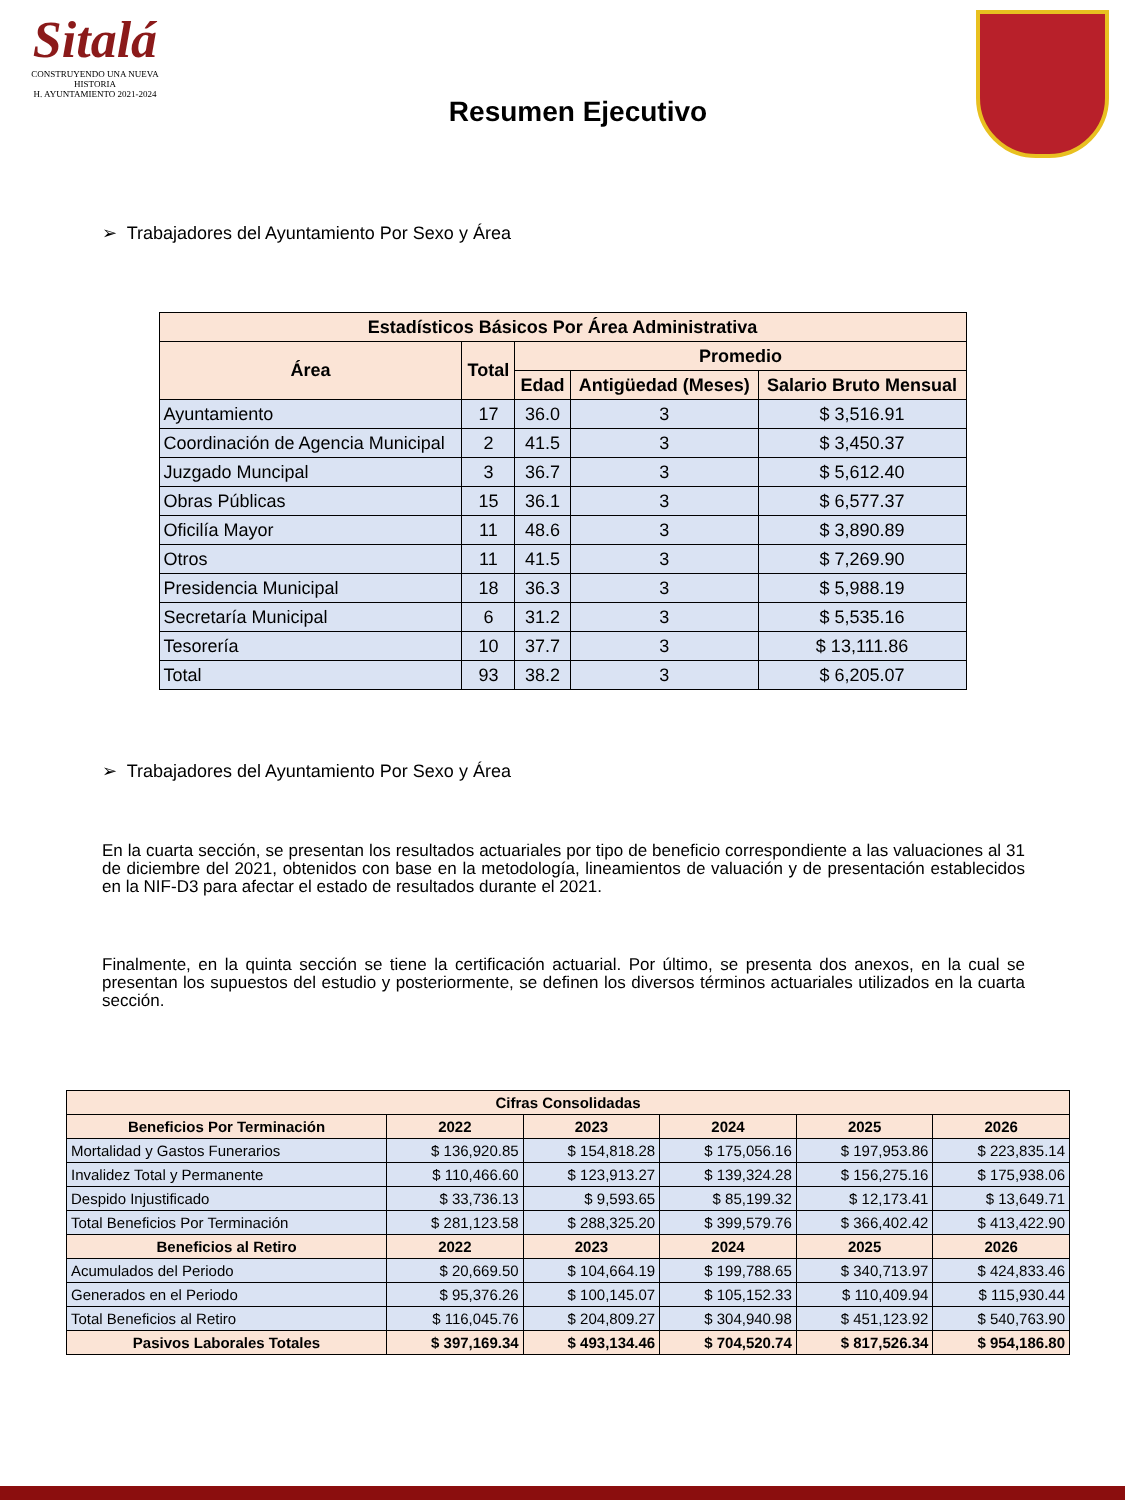Sitalá
CONSTRUYENDO UNA NUEVA HISTORIA
H. AYUNTAMIENTO 2021-2024
Resumen Ejecutivo
➢ Trabajadores del Ayuntamiento Por Sexo y Área
| Estadísticos Básicos Por Área Administrativa | | | | |
| --- | --- | --- | --- | --- |
| Área | Total | Promedio | | |
| | | Edad | Antigüedad (Meses) | Salario Bruto Mensual |
| Ayuntamiento | 17 | 36.0 | 3 | $ 3,516.91 |
| Coordinación de Agencia Municipal | 2 | 41.5 | 3 | $ 3,450.37 |
| Juzgado Muncipal | 3 | 36.7 | 3 | $ 5,612.40 |
| Obras Públicas | 15 | 36.1 | 3 | $ 6,577.37 |
| Oficilía Mayor | 11 | 48.6 | 3 | $ 3,890.89 |
| Otros | 11 | 41.5 | 3 | $ 7,269.90 |
| Presidencia Municipal | 18 | 36.3 | 3 | $ 5,988.19 |
| Secretaría Municipal | 6 | 31.2 | 3 | $ 5,535.16 |
| Tesorería | 10 | 37.7 | 3 | $ 13,111.86 |
| Total | 93 | 38.2 | 3 | $ 6,205.07 |
➢ Trabajadores del Ayuntamiento Por Sexo y Área
En la cuarta sección, se presentan los resultados actuariales por tipo de beneficio correspondiente a las valuaciones al 31 de diciembre del 2021, obtenidos con base en la metodología, lineamientos de valuación y de presentación establecidos en la NIF-D3 para afectar el estado de resultados durante el 2021.
Finalmente, en la quinta sección se tiene la certificación actuarial. Por último, se presenta dos anexos, en la cual se presentan los supuestos del estudio y posteriormente, se definen los diversos términos actuariales utilizados en la cuarta sección.
| Cifras Consolidadas | | | | | |
| --- | --- | --- | --- | --- | --- |
| Beneficios Por Terminación | 2022 | 2023 | 2024 | 2025 | 2026 |
| Mortalidad y Gastos Funerarios | $ 136,920.85 | $ 154,818.28 | $ 175,056.16 | $ 197,953.86 | $ 223,835.14 |
| Invalidez Total y Permanente | $ 110,466.60 | $ 123,913.27 | $ 139,324.28 | $ 156,275.16 | $ 175,938.06 |
| Despido Injustificado | $ 33,736.13 | $ 9,593.65 | $ 85,199.32 | $ 12,173.41 | $ 13,649.71 |
| Total Beneficios Por Terminación | $ 281,123.58 | $ 288,325.20 | $ 399,579.76 | $ 366,402.42 | $ 413,422.90 |
| Beneficios al Retiro | 2022 | 2023 | 2024 | 2025 | 2026 |
| Acumulados del Periodo | $ 20,669.50 | $ 104,664.19 | $ 199,788.65 | $ 340,713.97 | $ 424,833.46 |
| Generados en el Periodo | $ 95,376.26 | $ 100,145.07 | $ 105,152.33 | $ 110,409.94 | $ 115,930.44 |
| Total Beneficios al Retiro | $ 116,045.76 | $ 204,809.27 | $ 304,940.98 | $ 451,123.92 | $ 540,763.90 |
| Pasivos Laborales Totales | $ 397,169.34 | $ 493,134.46 | $ 704,520.74 | $ 817,526.34 | $ 954,186.80 |